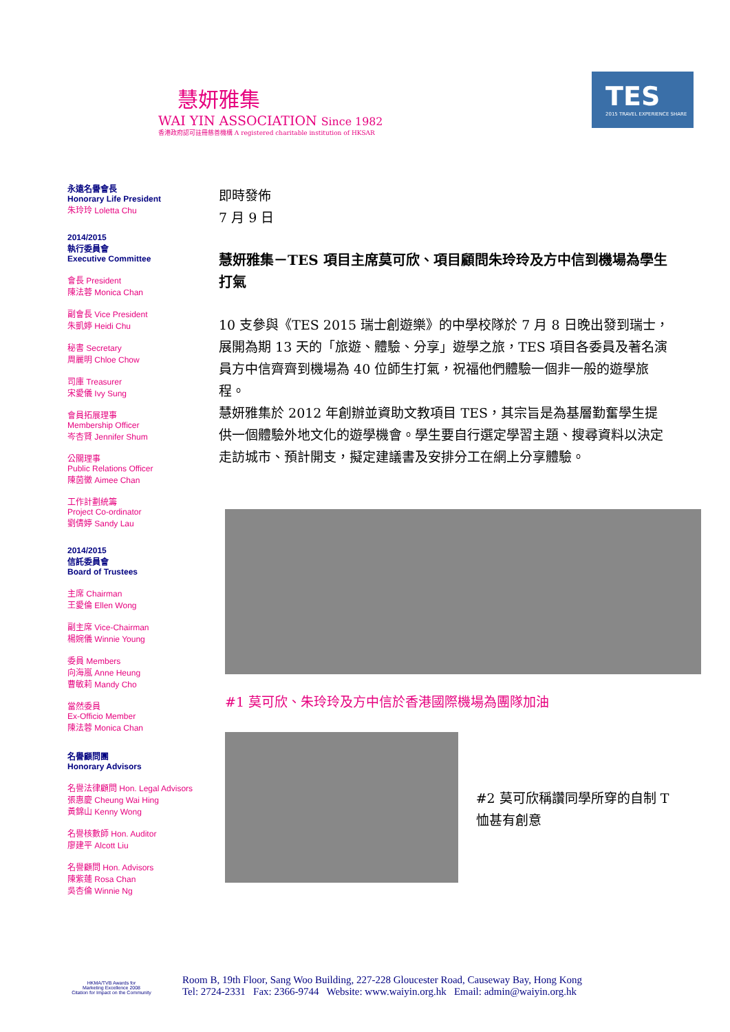慧妍雅集
WAI YIN ASSOCIATION Since 1982
香港政府認可註冊慈善機構 A registered charitable institution of HKSAR
TES
2015 TRAVEL EXPERIENCE SHARE
永遠名譽會長
Honorary Life President
朱玲玲 Loletta Chu
2014/2015
執行委員會
Executive Committee
會長 President
陳法蓉 Monica Chan
副會長 Vice President
朱凱婷 Heidi Chu
秘書 Secretary
周麗明 Chloe Chow
司庫 Treasurer
宋愛儀 Ivy Sung
會員拓展理事
Membership Officer
岑杏賢 Jennifer Shum
公關理事
Public Relations Officer
陳茵黴 Aimee Chan
工作計劃統籌
Project Co-ordinator
劉倩婷 Sandy Lau
2014/2015
信託委員會
Board of Trustees
主席 Chairman
王愛倫 Ellen Wong
副主席 Vice-Chairman
楊婉儀 Winnie Young
委員 Members
向海嵐 Anne Heung
曹敏莉 Mandy Cho
當然委員
Ex-Officio Member
陳法蓉 Monica Chan
名譽顧問團
Honorary Advisors
名譽法律顧問 Hon. Legal Advisors
張惠慶 Cheung Wai Hing
黃錦山 Kenny Wong
名譽核數師 Hon. Auditor
廖建平 Alcott Liu
名譽顧問 Hon. Advisors
陳紫蓮 Rosa Chan
吳杏倫 Winnie Ng
即時發佈
7 月 9 日
慧妍雅集－TES 項目主席莫可欣、項目顧問朱玲玲及方中信到機場為學生打氣
10 支參與《TES 2015 瑞士創遊樂》的中學校隊於 7 月 8 日晚出發到瑞士，展開為期 13 天的「旅遊、體驗、分享」遊學之旅，TES 項目各委員及著名演員方中信齊齊到機場為 40 位師生打氣，祝福他們體驗一個非一般的遊學旅程。
慧妍雅集於 2012 年創辦並資助文教項目 TES，其宗旨是為基層勤奮學生提供一個體驗外地文化的遊學機會。學生要自行選定學習主題、搜尋資料以決定走訪城市、預計開支，擬定建議書及安排分工在網上分享體驗。
#1 莫可欣、朱玲玲及方中信於香港國際機場為團隊加油
#2 莫可欣稱讚同學所穿的自制 T 恤甚有創意
HKMA/TVB Awards for
Marketing Excellence 2008
Citation for Impact on the Community
Room B, 19th Floor, Sang Woo Building, 227-228 Gloucester Road, Causeway Bay, Hong Kong
Tel: 2724-2331 Fax: 2366-9744 Website: www.waiyin.org.hk Email: admin@waiyin.org.hk